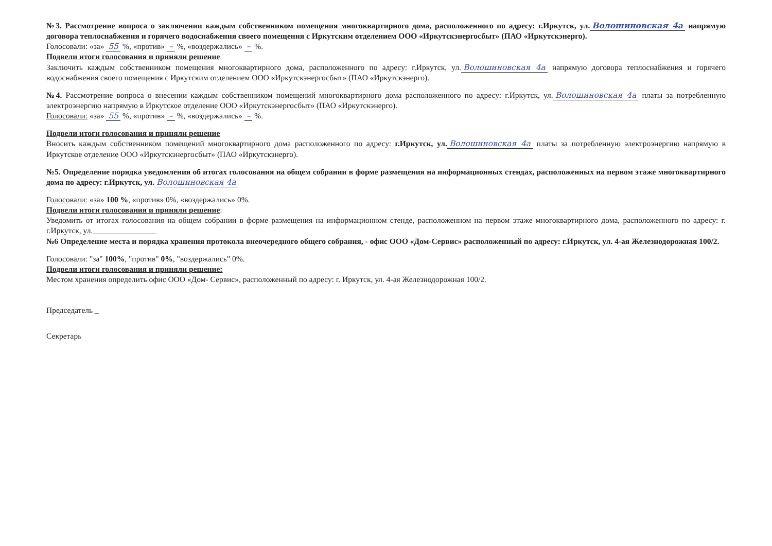№3. Рассмотрение вопроса о заключении каждым собственником помещения многоквартирного дома, расположенного по адресу: г.Иркутск, ул. Волошиновская 4а напрямую договора теплоснабжения и горячего водоснабжения своего помещения с Иркутским отделением ООО «Иркутскэнергосбыт» (ПАО «Иркутскэнерго).
Голосовали: «за» 55 %, «против» – %, «воздержались» – %.
Подвели итоги голосования и приняли решение
Заключить каждым собственником помещения многоквартирного дома, расположенного по адресу: г.Иркутск, ул. Волошиновская 4а напрямую договора теплоснабжения и горячего водоснабжения своего помещения с Иркутским отделением ООО «Иркутскэнергосбыт» (ПАО «Иркутскэнерго).
№4. Рассмотрение вопроса о внесении каждым собственником помещений многоквартирного дома расположенного по адресу: г.Иркутск, ул. Волошиновская 4а платы за потребленную электроэнергию напрямую в Иркутское отделение ООО «Иркутскэнергосбыт» (ПАО «Иркутскэнерго).
Голосовали: «за» 55 %, «против» – %, «воздержались» – %.
Подвели итоги голосования и приняли решение
Вносить каждым собственником помещений многоквартирного дома расположенного по адресу: г.Иркутск, ул. Волошиновская 4а платы за потребленную электроэнергию напрямую в Иркутское отделение ООО «Иркутскэнергосбыт» (ПАО «Иркутскэнерго).
№5. Определение порядка уведомления об итогах голосования на общем собрании в форме размещения на информационных стендах, расположенных на первом этаже многоквартирного дома по адресу: г.Иркутск, ул. Волошиновская 4а
Голосовали: «за» 100 %, «против» 0%, «воздержались» 0%.
Подвели итоги голосования и приняли решение:
Уведомить от итогах голосования на общем собрании в форме размещения на информационном стенде, расположенном на первом этаже многоквартирного дома, расположенного по адресу: г. г.Иркутск, ул.________________
№6 Определение места и порядка хранения протокола внеочередного общего собрания, - офис ООО «Дом-Сервис» расположенный по адресу: г.Иркутск, ул. 4-ая Железнодорожная 100/2.
Голосовали: "за" 100%, "против" 0%, "воздержались" 0%.
Подвели итоги голосования и приняли решение:
Местом хранения определить офис ООО «Дом- Сервис», расположенный по адресу: г. Иркутск, ул. 4-ая Железнодорожная 100/2.
Председатель _
Секретарь